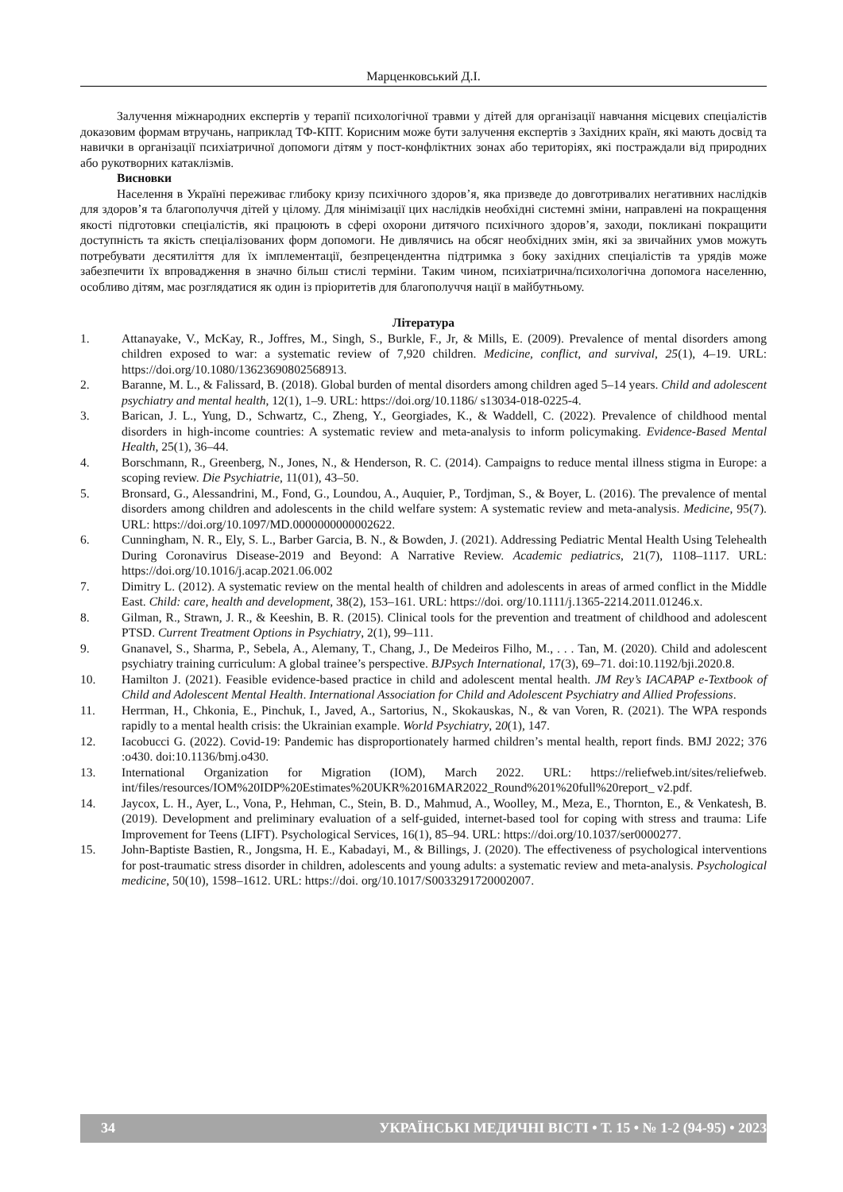Марценковський Д.І.
Залучення міжнародних експертів у терапії психологічної травми у дітей для організації навчання місцевих спеціалістів доказовим формам втручань, наприклад ТФ-КПТ. Корисним може бути залучення експертів з Західних країн, які мають досвід та навички в організації психіатричної допомоги дітям у пост-конфліктних зонах або територіях, які постраждали від природних або рукотворних катаклізмів.
Висновки
Населення в Україні переживає глибоку кризу психічного здоров’я, яка призведе до довготривалих негативних наслідків для здоров’я та благополуччя дітей у цілому. Для мінімізації цих наслідків необхідні системні зміни, направлені на покращення якості підготовки спеціалістів, які працюють в сфері охорони дитячого психічного здоров’я, заходи, покликані покращити доступність та якість спеціалізованих форм допомоги. Не дивлячись на обсяг необхідних змін, які за звичайних умов можуть потребувати десятиліття для їх імплементації, безпрецендентна підтримка з боку західних спеціалістів та урядів може забезпечити їх впровадження в значно більш стислі терміни. Таким чином, психіатрична/психологічна допомога населенню, особливо дітям, має розглядатися як один із пріоритетів для благополуччя нації в майбутньому.
Література
1. Attanayake, V., McKay, R., Joffres, M., Singh, S., Burkle, F., Jr, & Mills, E. (2009). Prevalence of mental disorders among children exposed to war: a systematic review of 7,920 children. Medicine, conflict, and survival, 25(1), 4–19. URL: https://doi.org/10.1080/13623690802568913.
2. Baranne, M. L., & Falissard, B. (2018). Global burden of mental disorders among children aged 5–14 years. Child and adolescent psychiatry and mental health, 12(1), 1–9. URL: https://doi.org/10.1186/ s13034-018-0225-4.
3. Barican, J. L., Yung, D., Schwartz, C., Zheng, Y., Georgiades, K., & Waddell, C. (2022). Prevalence of childhood mental disorders in high-income countries: A systematic review and meta-analysis to inform policymaking. Evidence-Based Mental Health, 25(1), 36–44.
4. Borschmann, R., Greenberg, N., Jones, N., & Henderson, R. C. (2014). Campaigns to reduce mental illness stigma in Europe: a scoping review. Die Psychiatrie, 11(01), 43–50.
5. Bronsard, G., Alessandrini, M., Fond, G., Loundou, A., Auquier, P., Tordjman, S., & Boyer, L. (2016). The prevalence of mental disorders among children and adolescents in the child welfare system: A systematic review and meta-analysis. Medicine, 95(7). URL: https://doi.org/10.1097/MD.0000000000002622.
6. Cunningham, N. R., Ely, S. L., Barber Garcia, B. N., & Bowden, J. (2021). Addressing Pediatric Mental Health Using Telehealth During Coronavirus Disease-2019 and Beyond: A Narrative Review. Academic pediatrics, 21(7), 1108–1117. URL: https://doi.org/10.1016/j.acap.2021.06.002
7. Dimitry L. (2012). A systematic review on the mental health of children and adolescents in areas of armed conflict in the Middle East. Child: care, health and development, 38(2), 153–161. URL: https://doi. org/10.1111/j.1365-2214.2011.01246.x.
8. Gilman, R., Strawn, J. R., & Keeshin, B. R. (2015). Clinical tools for the prevention and treatment of childhood and adolescent PTSD. Current Treatment Options in Psychiatry, 2(1), 99–111.
9. Gnanavel, S., Sharma, P., Sebela, A., Alemany, T., Chang, J., De Medeiros Filho, M., . . . Tan, M. (2020). Child and adolescent psychiatry training curriculum: A global trainee’s perspective. BJPsych International, 17(3), 69–71. doi:10.1192/bji.2020.8.
10. Hamilton J. (2021). Feasible evidence-based practice in child and adolescent mental health. JM Rey’s IACAPAP e-Textbook of Child and Adolescent Mental Health. International Association for Child and Adolescent Psychiatry and Allied Professions.
11. Herrman, H., Chkonia, E., Pinchuk, I., Javed, A., Sartorius, N., Skokauskas, N., & van Voren, R. (2021). The WPA responds rapidly to a mental health crisis: the Ukrainian example. World Psychiatry, 20(1), 147.
12. Iacobucci G. (2022). Covid-19: Pandemic has disproportionately harmed children’s mental health, report finds. BMJ 2022; 376 :o430. doi:10.1136/bmj.o430.
13. International Organization for Migration (IOM), March 2022. URL: https://reliefweb.int/sites/reliefweb. int/files/resources/IOM%20IDP%20Estimates%20UKR%2016MAR2022_Round%201%20full%20report_ v2.pdf.
14. Jaycox, L. H., Ayer, L., Vona, P., Hehman, C., Stein, B. D., Mahmud, A., Woolley, M., Meza, E., Thornton, E., & Venkatesh, B. (2019). Development and preliminary evaluation of a self-guided, internet-based tool for coping with stress and trauma: Life Improvement for Teens (LIFT). Psychological Services, 16(1), 85–94. URL: https://doi.org/10.1037/ser0000277.
15. John-Baptiste Bastien, R., Jongsma, H. E., Kabadayi, M., & Billings, J. (2020). The effectiveness of psychological interventions for post-traumatic stress disorder in children, adolescents and young adults: a systematic review and meta-analysis. Psychological medicine, 50(10), 1598–1612. URL: https://doi. org/10.1017/S0033291720002007.
34 УКРАЇНСЬКІ МЕДИЧНІ ВІСТІ • Т. 15 • № 1-2 (94-95) • 2023